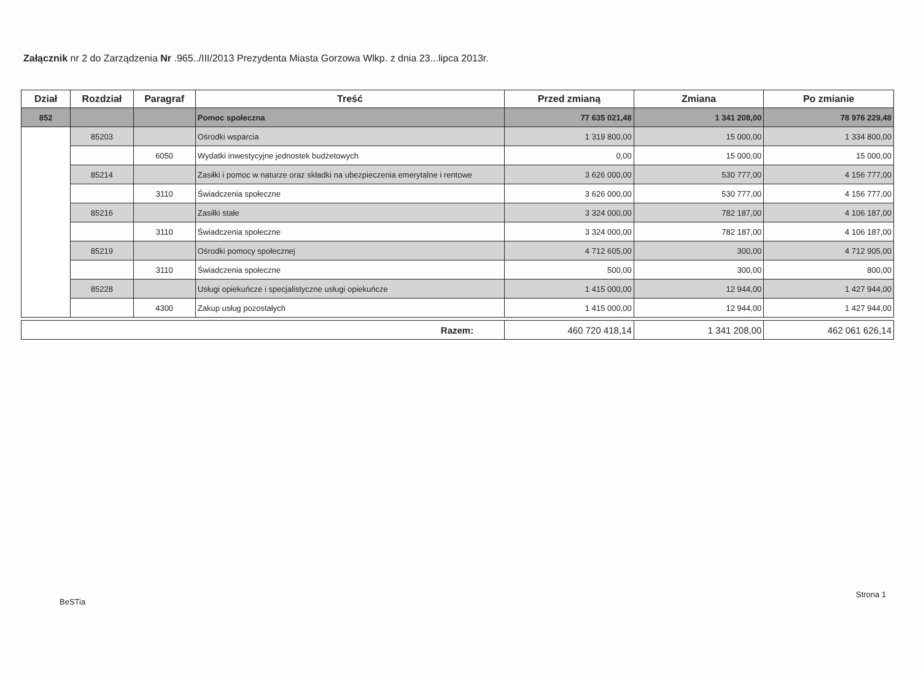Załącznik nr 2 do Zarządzenia Nr .965../III/2013 Prezydenta Miasta Gorzowa Wlkp. z dnia 23...lipca 2013r.
| Dział | Rozdział | Paragraf | Treść | Przed zmianą | Zmiana | Po zmianie |
| --- | --- | --- | --- | --- | --- | --- |
| 852 | | | Pomoc społeczna | 77 635 021,48 | 1 341 208,00 | 78 976 229,48 |
| | 85203 | | Ośrodki wsparcia | 1 319 800,00 | 15 000,00 | 1 334 800,00 |
| | | 6050 | Wydatki inwestycyjne jednostek budżetowych | 0,00 | 15 000,00 | 15 000,00 |
| | 85214 | | Zasiłki i pomoc w naturze oraz składki na ubezpieczenia emerytalne i rentowe | 3 626 000,00 | 530 777,00 | 4 156 777,00 |
| | | 3110 | Świadczenia społeczne | 3 626 000,00 | 530 777,00 | 4 156 777,00 |
| | 85216 | | Zasiłki stałe | 3 324 000,00 | 782 187,00 | 4 106 187,00 |
| | | 3110 | Świadczenia społeczne | 3 324 000,00 | 782 187,00 | 4 106 187,00 |
| | 85219 | | Ośrodki pomocy społecznej | 4 712 605,00 | 300,00 | 4 712 905,00 |
| | | 3110 | Świadczenia społeczne | 500,00 | 300,00 | 800,00 |
| | 85228 | | Usługi opiekuńcze i specjalistyczne usługi opiekuńcze | 1 415 000,00 | 12 944,00 | 1 427 944,00 |
| | | 4300 | Zakup usług pozostałych | 1 415 000,00 | 12 944,00 | 1 427 944,00 |
| Razem: | 460 720 418,14 | 1 341 208,00 | 462 061 626,14 |
BeSTia
Strona 1